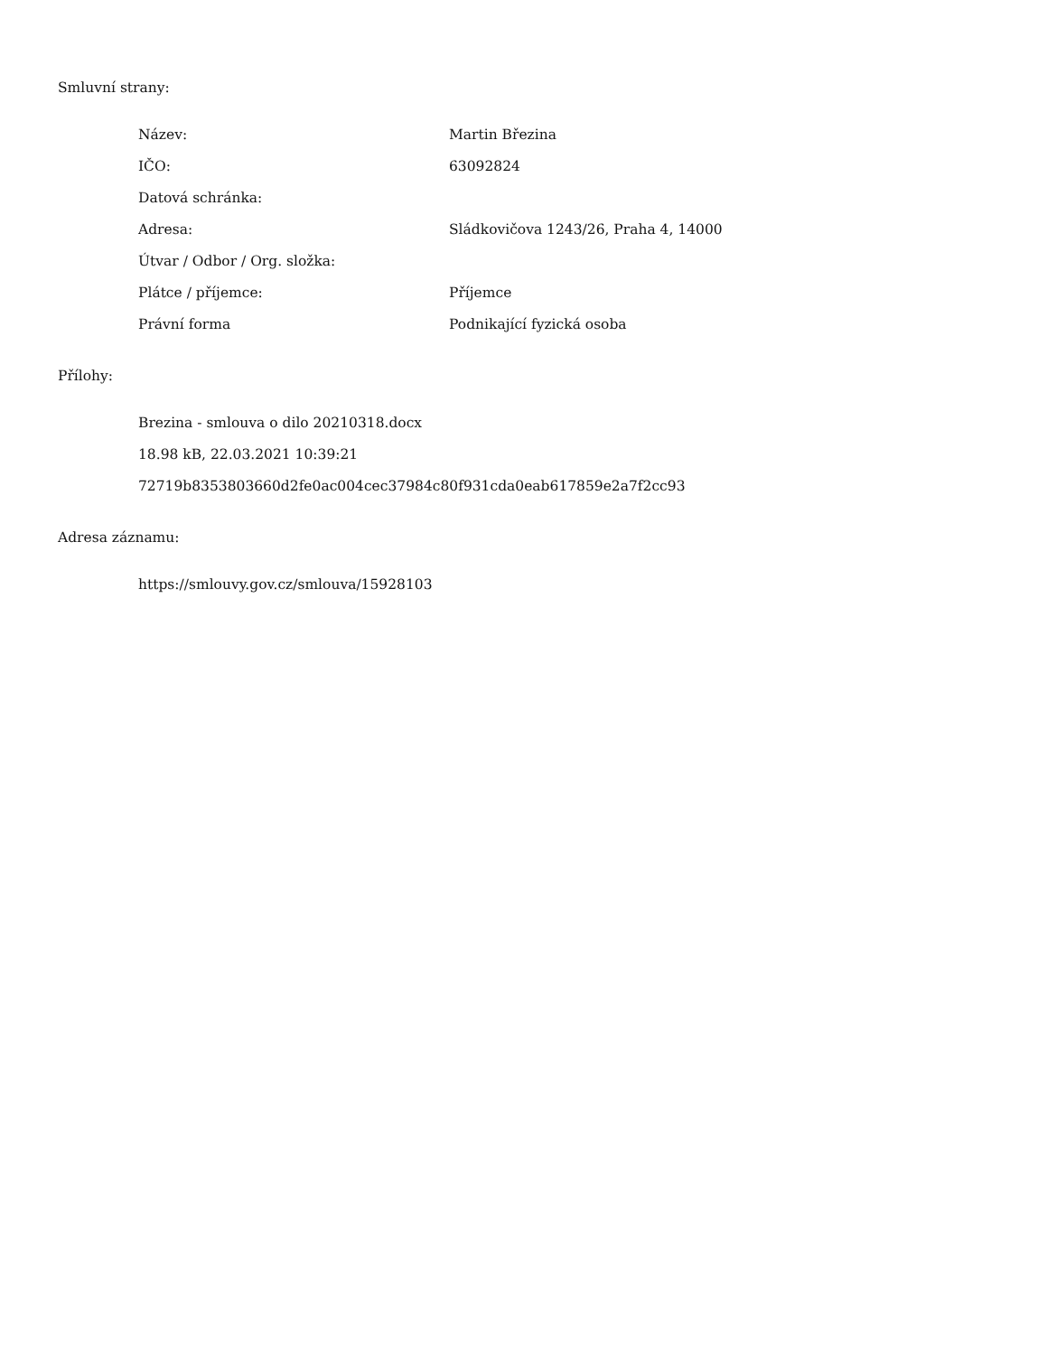Smluvní strany:
| Název: | Martin Březina |
| IČO: | 63092824 |
| Datová schránka: | |
| Adresa: | Sládkovičova 1243/26, Praha 4, 14000 |
| Útvar / Odbor / Org. složka: | |
| Plátce / příjemce: | Příjemce |
| Právní forma | Podnikající fyzická osoba |
Přílohy:
Brezina - smlouva o dilo 20210318.docx
18.98 kB, 22.03.2021 10:39:21
72719b8353803660d2fe0ac004cec37984c80f931cda0eab617859e2a7f2cc93
Adresa záznamu:
https://smlouvy.gov.cz/smlouva/15928103